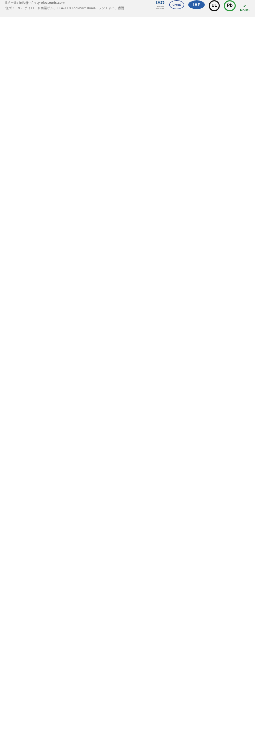Eメール: Info@infinity-electronic.com
住所：17F、ゲイロード商業ビル、114-118 Lockhart Road、ワンチャイ、香港
ISO
9001:2000
CERTIFIED
CNAS
IAF UL
Pb
✔
RoHS